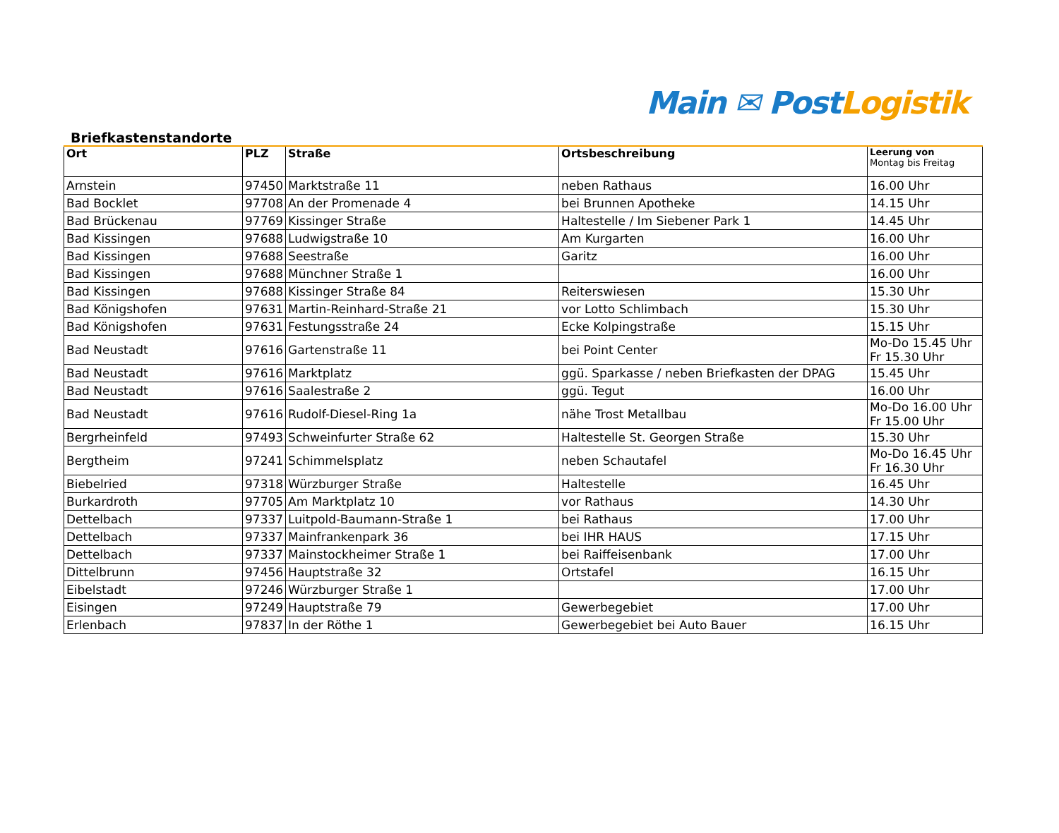Main ✉ Post Logistik
Briefkastenstandorte
| Ort | PLZ | Straße | Ortsbeschreibung | Leerung von Montag bis Freitag |
| --- | --- | --- | --- | --- |
| Arnstein | 97450 | Marktstraße 11 | neben Rathaus | 16.00 Uhr |
| Bad Bocklet | 97708 | An der Promenade 4 | bei Brunnen Apotheke | 14.15 Uhr |
| Bad Brückenau | 97769 | Kissinger Straße | Haltestelle / Im Siebener Park 1 | 14.45 Uhr |
| Bad Kissingen | 97688 | Ludwigstraße 10 | Am Kurgarten | 16.00 Uhr |
| Bad Kissingen | 97688 | Seestraße | Garitz | 16.00 Uhr |
| Bad Kissingen | 97688 | Münchner Straße 1 | | 16.00 Uhr |
| Bad Kissingen | 97688 | Kissinger Straße 84 | Reiterswiesen | 15.30 Uhr |
| Bad Königshofen | 97631 | Martin-Reinhard-Straße 21 | vor Lotto Schlimbach | 15.30 Uhr |
| Bad Königshofen | 97631 | Festungsstraße 24 | Ecke Kolpingstraße | 15.15 Uhr |
| Bad Neustadt | 97616 | Gartenstraße 11 | bei Point Center | Mo-Do 15.45 Uhr Fr 15.30 Uhr |
| Bad Neustadt | 97616 | Marktplatz | ggü. Sparkasse / neben Briefkasten der DPAG | 15.45 Uhr |
| Bad Neustadt | 97616 | Saalestraße 2 | ggü. Tegut | 16.00 Uhr |
| Bad Neustadt | 97616 | Rudolf-Diesel-Ring 1a | nähe Trost Metallbau | Mo-Do 16.00 Uhr Fr 15.00 Uhr |
| Bergrheinfeld | 97493 | Schweinfurter Straße 62 | Haltestelle St. Georgen Straße | 15.30 Uhr |
| Bergtheim | 97241 | Schimmelsplatz | neben Schautafel | Mo-Do 16.45 Uhr Fr 16.30 Uhr |
| Biebelried | 97318 | Würzburger Straße | Haltestelle | 16.45 Uhr |
| Burkardroth | 97705 | Am Marktplatz 10 | vor Rathaus | 14.30 Uhr |
| Dettelbach | 97337 | Luitpold-Baumann-Straße 1 | bei Rathaus | 17.00 Uhr |
| Dettelbach | 97337 | Mainfrankenpark 36 | bei IHR HAUS | 17.15 Uhr |
| Dettelbach | 97337 | Mainstockheimer Straße 1 | bei Raiffeisenbank | 17.00 Uhr |
| Dittelbrunn | 97456 | Hauptstraße 32 | Ortstafel | 16.15 Uhr |
| Eibelstadt | 97246 | Würzburger Straße 1 | | 17.00 Uhr |
| Eisingen | 97249 | Hauptstraße 79 | Gewerbegebiet | 17.00 Uhr |
| Erlenbach | 97837 | In der Röthe 1 | Gewerbegebiet bei Auto Bauer | 16.15 Uhr |